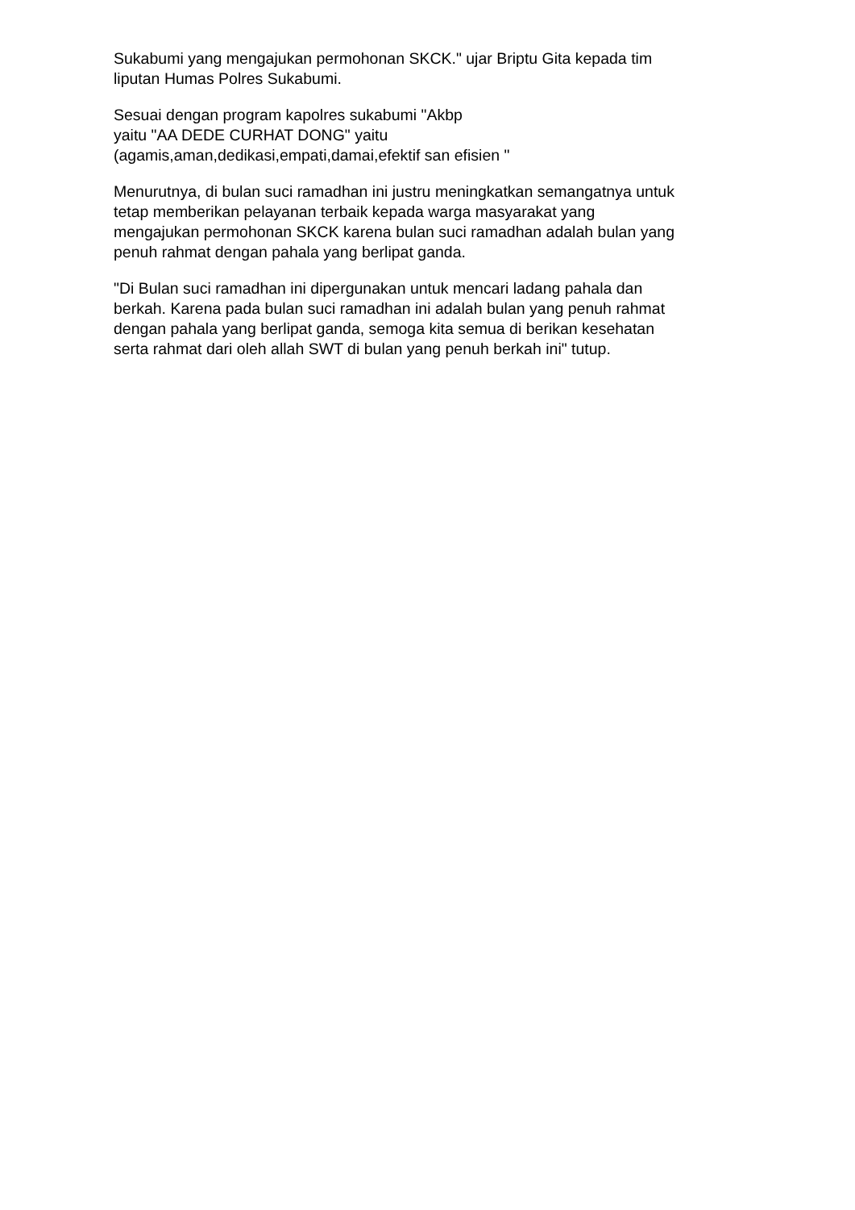Sukabumi yang mengajukan permohonan SKCK." ujar Briptu Gita kepada tim
liputan Humas Polres Sukabumi.
Sesuai dengan program kapolres sukabumi "Akbp
yaitu "AA DEDE CURHAT DONG" yaitu
(agamis,aman,dedikasi,empati,damai,efektif san efisien "
Menurutnya, di bulan suci ramadhan ini justru meningkatkan semangatnya untuk
tetap memberikan pelayanan terbaik kepada warga masyarakat yang
mengajukan permohonan SKCK karena bulan suci ramadhan adalah bulan yang
penuh rahmat dengan pahala yang berlipat ganda.
"Di Bulan suci ramadhan ini dipergunakan untuk mencari ladang pahala dan
berkah. Karena pada bulan suci ramadhan ini adalah bulan yang penuh rahmat
dengan pahala yang berlipat ganda, semoga kita semua di berikan kesehatan
serta rahmat dari oleh allah SWT di bulan yang penuh berkah ini" tutup.